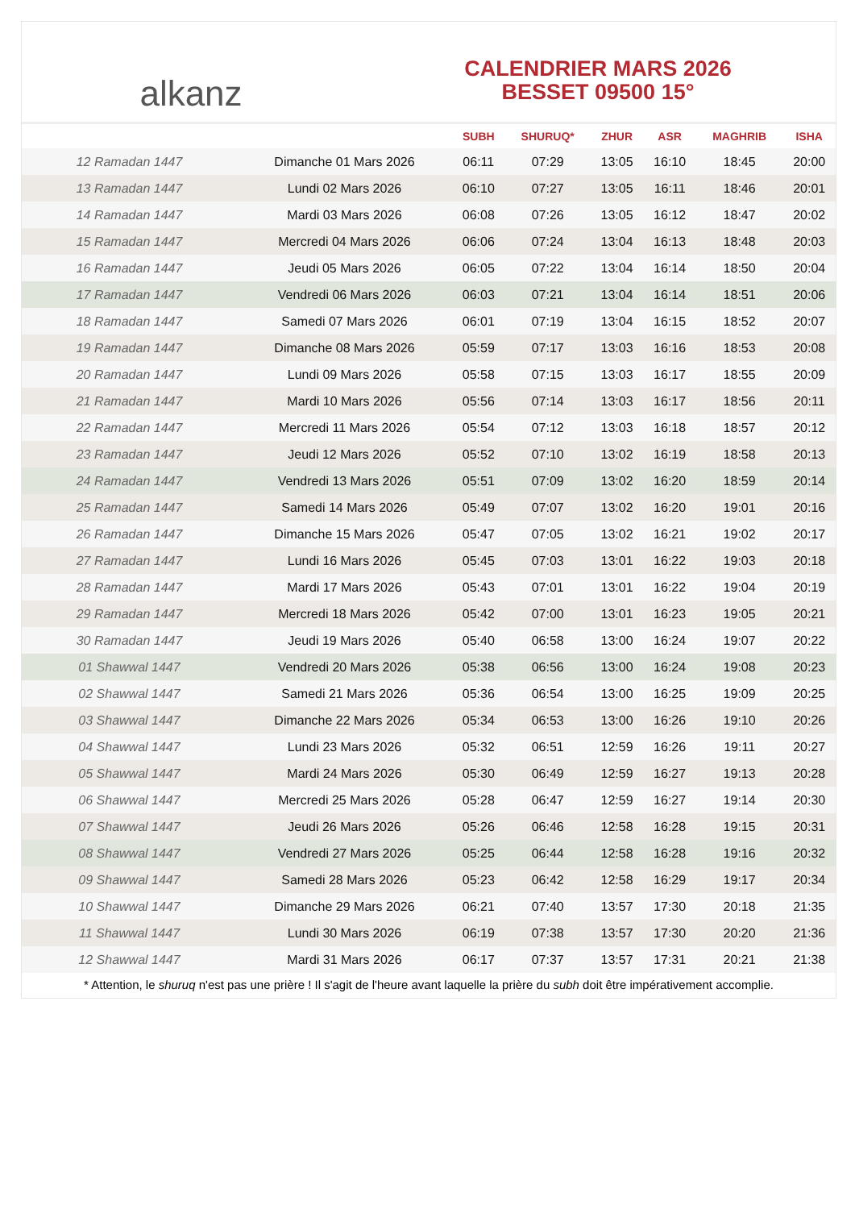alkanz
CALENDRIER MARS 2026
BESSET 09500 15°
| | | SUBH | SHURUQ* | ZHUR | ASR | MAGHRIB | ISHA |
| --- | --- | --- | --- | --- | --- | --- | --- |
| 12 Ramadan 1447 | Dimanche 01 Mars 2026 | 06:11 | 07:29 | 13:05 | 16:10 | 18:45 | 20:00 |
| 13 Ramadan 1447 | Lundi 02 Mars 2026 | 06:10 | 07:27 | 13:05 | 16:11 | 18:46 | 20:01 |
| 14 Ramadan 1447 | Mardi 03 Mars 2026 | 06:08 | 07:26 | 13:05 | 16:12 | 18:47 | 20:02 |
| 15 Ramadan 1447 | Mercredi 04 Mars 2026 | 06:06 | 07:24 | 13:04 | 16:13 | 18:48 | 20:03 |
| 16 Ramadan 1447 | Jeudi 05 Mars 2026 | 06:05 | 07:22 | 13:04 | 16:14 | 18:50 | 20:04 |
| 17 Ramadan 1447 | Vendredi 06 Mars 2026 | 06:03 | 07:21 | 13:04 | 16:14 | 18:51 | 20:06 |
| 18 Ramadan 1447 | Samedi 07 Mars 2026 | 06:01 | 07:19 | 13:04 | 16:15 | 18:52 | 20:07 |
| 19 Ramadan 1447 | Dimanche 08 Mars 2026 | 05:59 | 07:17 | 13:03 | 16:16 | 18:53 | 20:08 |
| 20 Ramadan 1447 | Lundi 09 Mars 2026 | 05:58 | 07:15 | 13:03 | 16:17 | 18:55 | 20:09 |
| 21 Ramadan 1447 | Mardi 10 Mars 2026 | 05:56 | 07:14 | 13:03 | 16:17 | 18:56 | 20:11 |
| 22 Ramadan 1447 | Mercredi 11 Mars 2026 | 05:54 | 07:12 | 13:03 | 16:18 | 18:57 | 20:12 |
| 23 Ramadan 1447 | Jeudi 12 Mars 2026 | 05:52 | 07:10 | 13:02 | 16:19 | 18:58 | 20:13 |
| 24 Ramadan 1447 | Vendredi 13 Mars 2026 | 05:51 | 07:09 | 13:02 | 16:20 | 18:59 | 20:14 |
| 25 Ramadan 1447 | Samedi 14 Mars 2026 | 05:49 | 07:07 | 13:02 | 16:20 | 19:01 | 20:16 |
| 26 Ramadan 1447 | Dimanche 15 Mars 2026 | 05:47 | 07:05 | 13:02 | 16:21 | 19:02 | 20:17 |
| 27 Ramadan 1447 | Lundi 16 Mars 2026 | 05:45 | 07:03 | 13:01 | 16:22 | 19:03 | 20:18 |
| 28 Ramadan 1447 | Mardi 17 Mars 2026 | 05:43 | 07:01 | 13:01 | 16:22 | 19:04 | 20:19 |
| 29 Ramadan 1447 | Mercredi 18 Mars 2026 | 05:42 | 07:00 | 13:01 | 16:23 | 19:05 | 20:21 |
| 30 Ramadan 1447 | Jeudi 19 Mars 2026 | 05:40 | 06:58 | 13:00 | 16:24 | 19:07 | 20:22 |
| 01 Shawwal 1447 | Vendredi 20 Mars 2026 | 05:38 | 06:56 | 13:00 | 16:24 | 19:08 | 20:23 |
| 02 Shawwal 1447 | Samedi 21 Mars 2026 | 05:36 | 06:54 | 13:00 | 16:25 | 19:09 | 20:25 |
| 03 Shawwal 1447 | Dimanche 22 Mars 2026 | 05:34 | 06:53 | 13:00 | 16:26 | 19:10 | 20:26 |
| 04 Shawwal 1447 | Lundi 23 Mars 2026 | 05:32 | 06:51 | 12:59 | 16:26 | 19:11 | 20:27 |
| 05 Shawwal 1447 | Mardi 24 Mars 2026 | 05:30 | 06:49 | 12:59 | 16:27 | 19:13 | 20:28 |
| 06 Shawwal 1447 | Mercredi 25 Mars 2026 | 05:28 | 06:47 | 12:59 | 16:27 | 19:14 | 20:30 |
| 07 Shawwal 1447 | Jeudi 26 Mars 2026 | 05:26 | 06:46 | 12:58 | 16:28 | 19:15 | 20:31 |
| 08 Shawwal 1447 | Vendredi 27 Mars 2026 | 05:25 | 06:44 | 12:58 | 16:28 | 19:16 | 20:32 |
| 09 Shawwal 1447 | Samedi 28 Mars 2026 | 05:23 | 06:42 | 12:58 | 16:29 | 19:17 | 20:34 |
| 10 Shawwal 1447 | Dimanche 29 Mars 2026 | 06:21 | 07:40 | 13:57 | 17:30 | 20:18 | 21:35 |
| 11 Shawwal 1447 | Lundi 30 Mars 2026 | 06:19 | 07:38 | 13:57 | 17:30 | 20:20 | 21:36 |
| 12 Shawwal 1447 | Mardi 31 Mars 2026 | 06:17 | 07:37 | 13:57 | 17:31 | 20:21 | 21:38 |
* Attention, le shuruq n'est pas une prière ! Il s'agit de l'heure avant laquelle la prière du subh doit être impérativement accomplie.